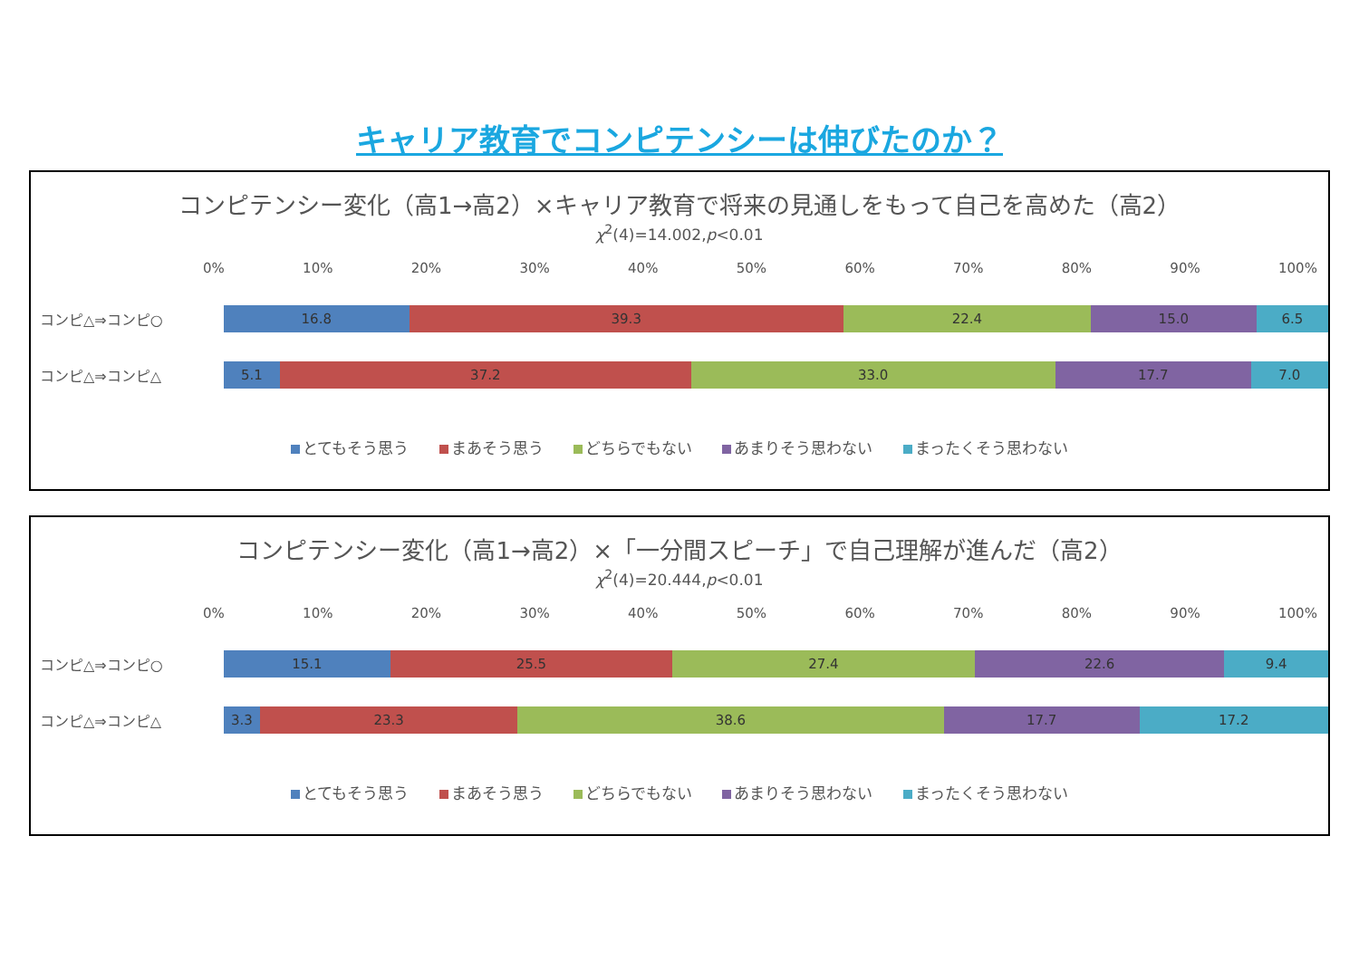キャリア教育でコンピテンシーは伸びたのか？
コンピテンシー変化（高1→高2）×キャリア教育で将来の見通しをもって自己を高めた（高2）
χ<sup>2</sup>(4)=14.002,p<0.01
0% 10% 20% 30% 40% 50% 60% 70% 80% 90% 100%
コンピ△⇒コンピ○
16.8 39.3 22.4 15.0 6.5
コンピ△⇒コンピ△
5.1 37.2 33.0 17.7 7.0
とてもそう思う まあそう思う どちらでもない あまりそう思わない まったくそう思わない
コンピテンシー変化（高1→高2）×「一分間スピーチ」で自己理解が進んだ（高2）
χ<sup>2</sup>(4)=20.444,p<0.01
0% 10% 20% 30% 40% 50% 60% 70% 80% 90% 100%
コンピ△⇒コンピ○
15.1 25.5 27.4 22.6 9.4
コンピ△⇒コンピ△
3.3 23.3 38.6 17.7 17.2
とてもそう思う まあそう思う どちらでもない あまりそう思わない まったくそう思わない